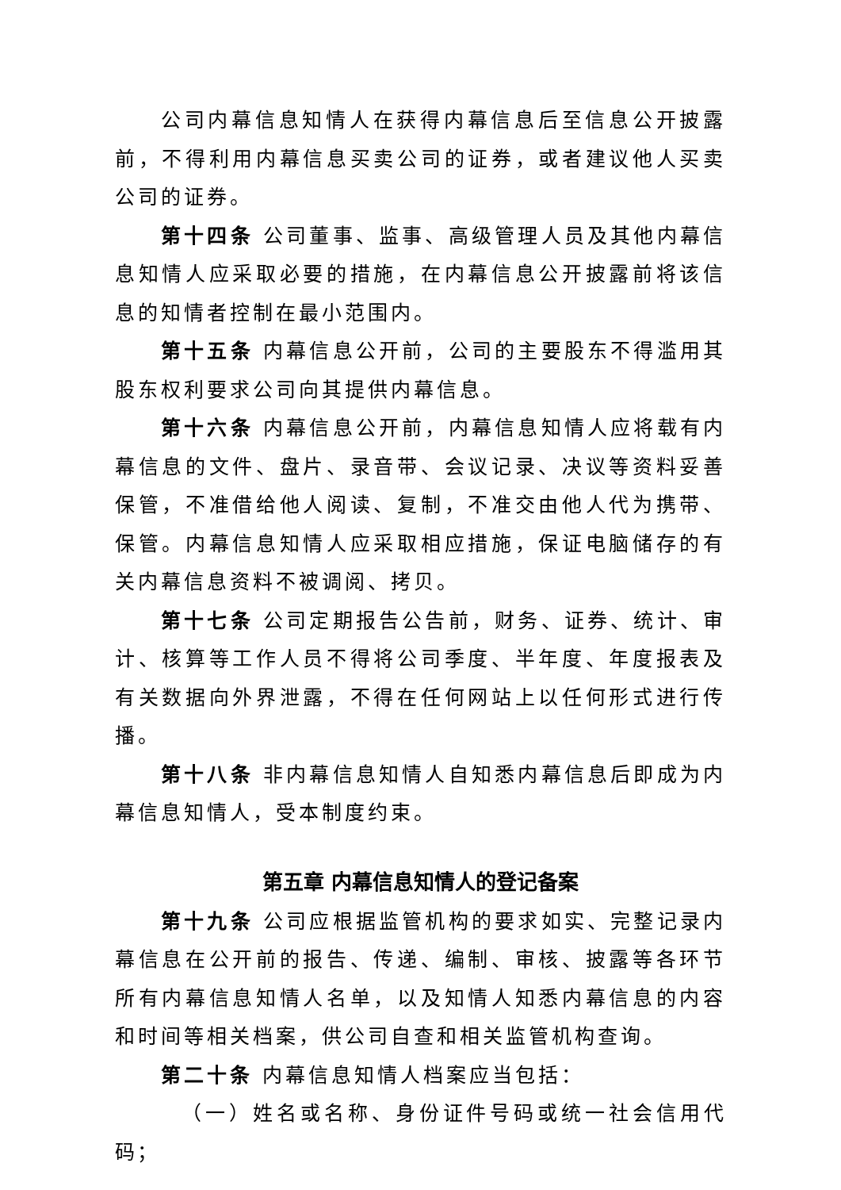公司内幕信息知情人在获得内幕信息后至信息公开披露前，不得利用内幕信息买卖公司的证券，或者建议他人买卖公司的证券。
第十四条 公司董事、监事、高级管理人员及其他内幕信息知情人应采取必要的措施，在内幕信息公开披露前将该信息的知情者控制在最小范围内。
第十五条 内幕信息公开前，公司的主要股东不得滥用其股东权利要求公司向其提供内幕信息。
第十六条 内幕信息公开前，内幕信息知情人应将载有内幕信息的文件、盘片、录音带、会议记录、决议等资料妥善保管，不准借给他人阅读、复制，不准交由他人代为携带、保管。内幕信息知情人应采取相应措施，保证电脑储存的有关内幕信息资料不被调阅、拷贝。
第十七条 公司定期报告公告前，财务、证券、统计、审计、核算等工作人员不得将公司季度、半年度、年度报表及有关数据向外界泄露，不得在任何网站上以任何形式进行传播。
第十八条 非内幕信息知情人自知悉内幕信息后即成为内幕信息知情人，受本制度约束。
第五章 内幕信息知情人的登记备案
第十九条 公司应根据监管机构的要求如实、完整记录内幕信息在公开前的报告、传递、编制、审核、披露等各环节所有内幕信息知情人名单，以及知情人知悉内幕信息的内容和时间等相关档案，供公司自查和相关监管机构查询。
第二十条 内幕信息知情人档案应当包括：
（一）姓名或名称、身份证件号码或统一社会信用代码；